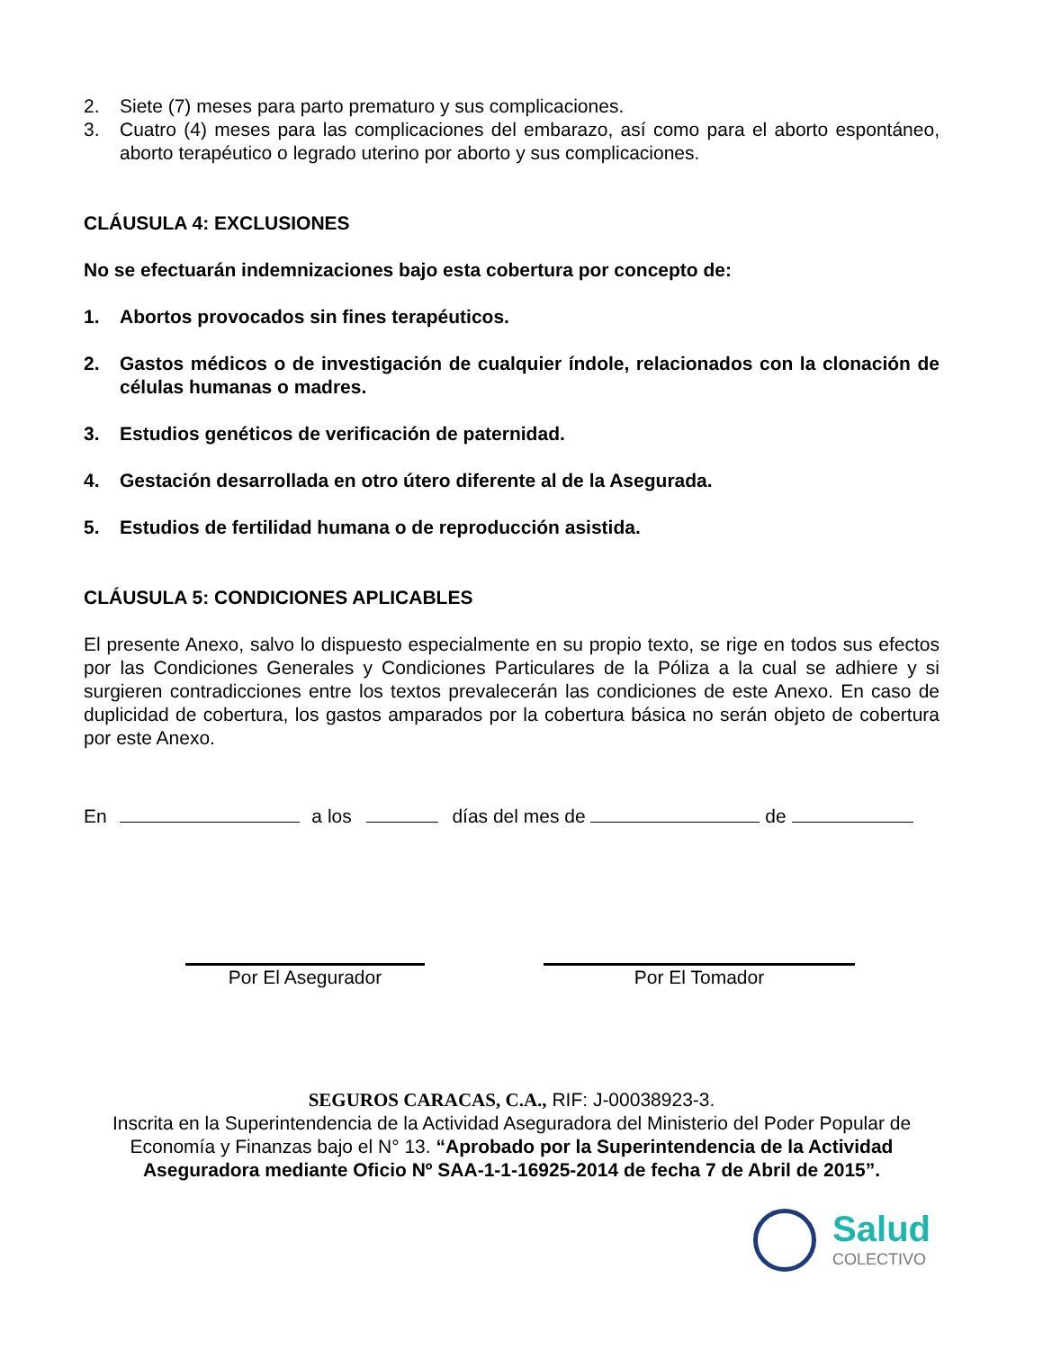2. Siete (7) meses para parto prematuro y sus complicaciones.
3. Cuatro (4) meses para las complicaciones del embarazo, así como para el aborto espontáneo, aborto terapéutico o legrado uterino por aborto y sus complicaciones.
CLÁUSULA 4: EXCLUSIONES
No se efectuarán indemnizaciones bajo esta cobertura por concepto de:
1. Abortos provocados sin fines terapéuticos.
2. Gastos médicos o de investigación de cualquier índole, relacionados con la clonación de células humanas o madres.
3. Estudios genéticos de verificación de paternidad.
4. Gestación desarrollada en otro útero diferente al de la Asegurada.
5. Estudios de fertilidad humana o de reproducción asistida.
CLÁUSULA 5: CONDICIONES APLICABLES
El presente Anexo, salvo lo dispuesto especialmente en su propio texto, se rige en todos sus efectos por las Condiciones Generales y Condiciones Particulares de la Póliza a la cual se adhiere y si surgieren contradicciones entre los textos prevalecerán las condiciones de este Anexo. En caso de duplicidad de cobertura, los gastos amparados por la cobertura básica no serán objeto de cobertura por este Anexo.
En a los días del mes de de
Por El Asegurador Por El Tomador
SEGUROS CARACAS, C.A., RIF: J-00038923-3.
Inscrita en la Superintendencia de la Actividad Aseguradora del Ministerio del Poder Popular de Economía y Finanzas bajo el N° 13. “Aprobado por la Superintendencia de la Actividad Aseguradora mediante Oficio Nº SAA-1-1-16925-2014 de fecha 7 de Abril de 2015”.
Salud
COLECTIVO